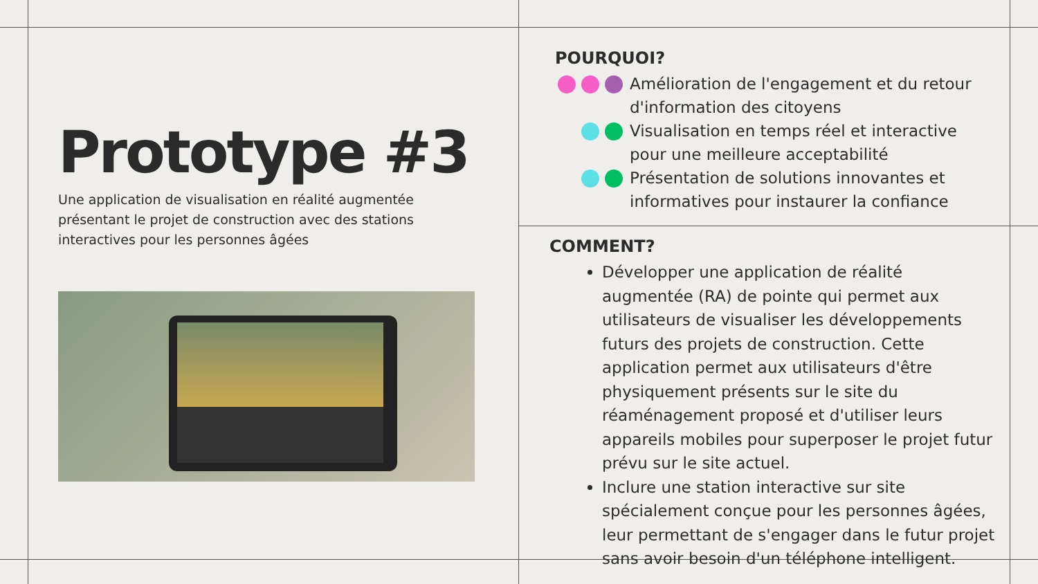Prototype #3
Une application de visualisation en réalité augmentée présentant le projet de construction avec des stations interactives pour les personnes âgées
POURQUOI?
Amélioration de l'engagement et du retour d'information des citoyens
Visualisation en temps réel et interactive pour une meilleure acceptabilité
Présentation de solutions innovantes et informatives pour instaurer la confiance
COMMENT?
Développer une application de réalité augmentée (RA) de pointe qui permet aux utilisateurs de visualiser les développements futurs des projets de construction. Cette application permet aux utilisateurs d'être physiquement présents sur le site du réaménagement proposé et d'utiliser leurs appareils mobiles pour superposer le projet futur prévu sur le site actuel.
Inclure une station interactive sur site spécialement conçue pour les personnes âgées, leur permettant de s'engager dans le futur projet sans avoir besoin d'un téléphone intelligent.